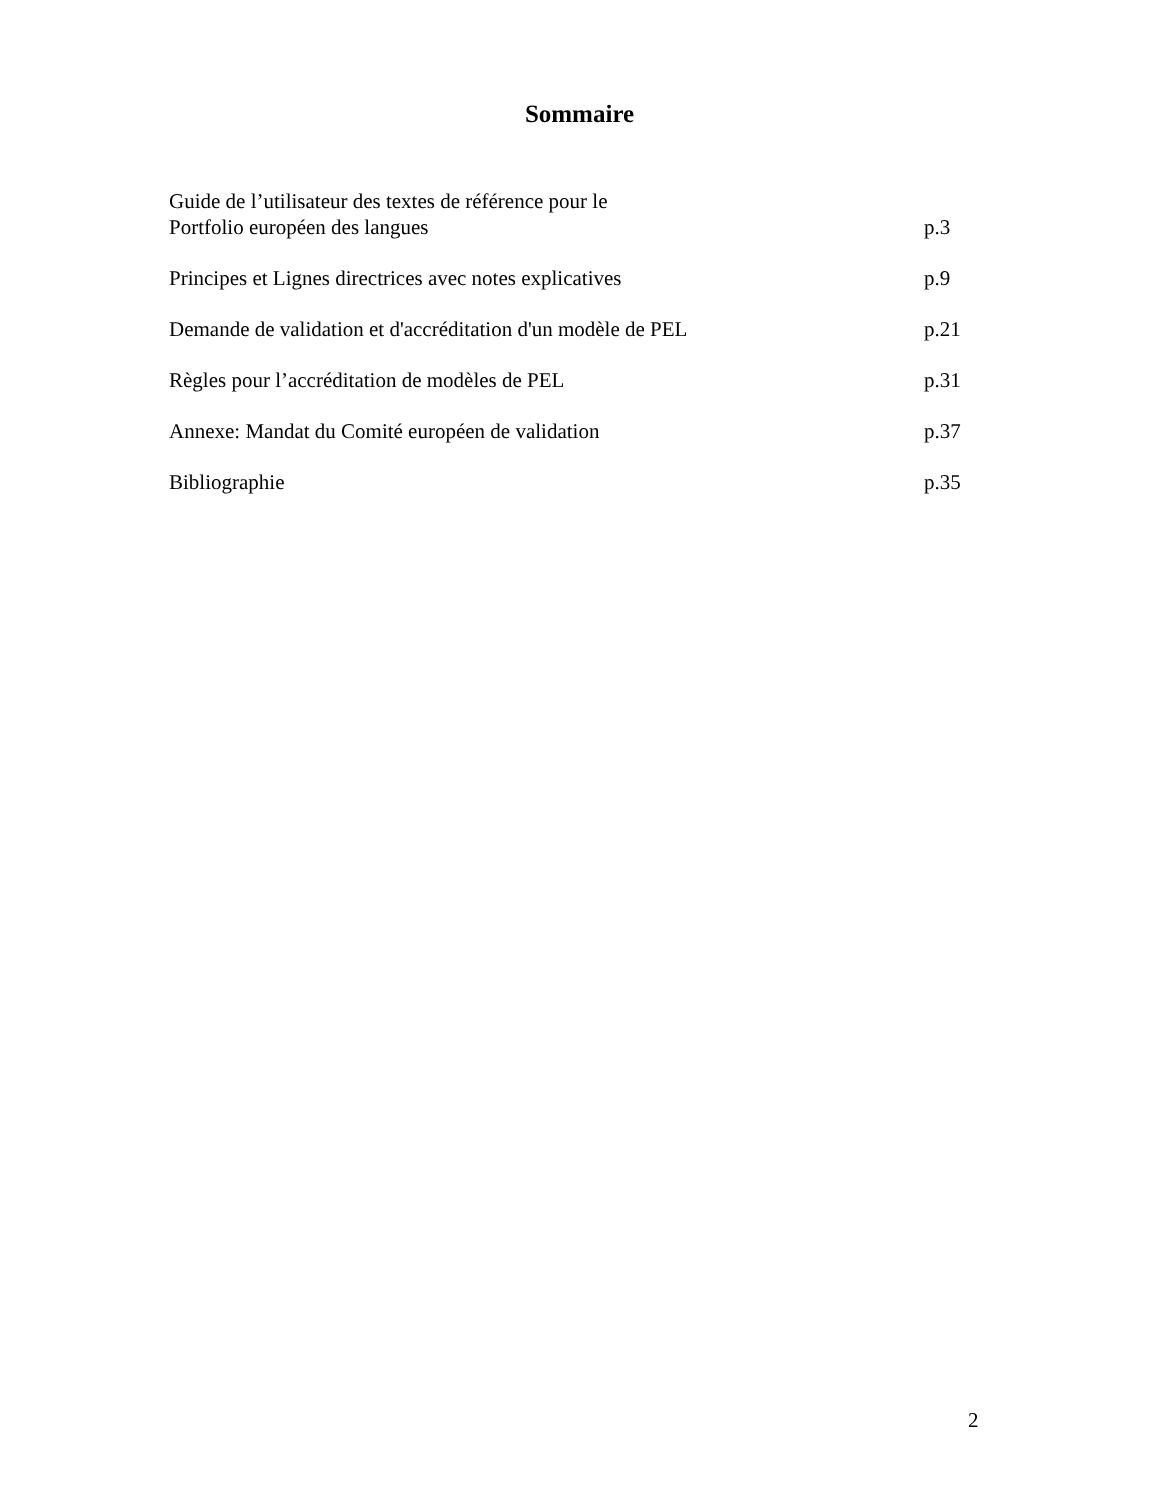Sommaire
Guide de l’utilisateur des textes de référence pour le
Portfolio européen des langues p.3
Principes et Lignes directrices avec notes explicatives p.9
Demande de validation et d'accréditation d'un modèle de PEL p.21
Règles pour l’accréditation de modèles de PEL p.31
Annexe: Mandat du Comité européen de validation p.37
Bibliographie p.35
2